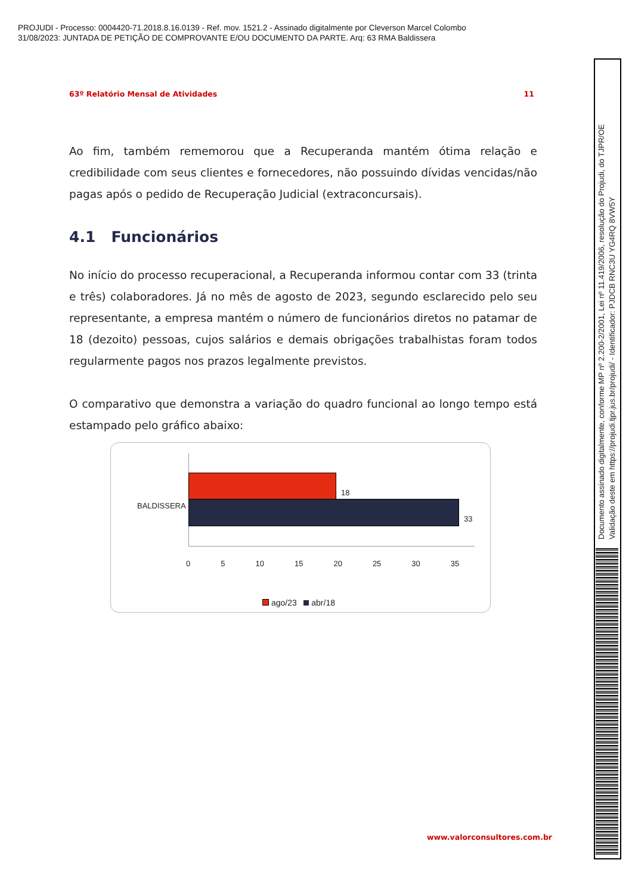PROJUDI - Processo: 0004420-71.2018.8.16.0139 - Ref. mov. 1521.2 - Assinado digitalmente por Cleverson Marcel Colombo
31/08/2023: JUNTADA DE PETIÇÃO DE COMPROVANTE E/OU DOCUMENTO DA PARTE. Arq: 63 RMA Baldissera
63º Relatório Mensal de Atividades 11
Ao fim, também rememorou que a Recuperanda mantém ótima relação e credibilidade com seus clientes e fornecedores, não possuindo dívidas vencidas/não pagas após o pedido de Recuperação Judicial (extraconcursais).
4.1 Funcionários
No início do processo recuperacional, a Recuperanda informou contar com 33 (trinta e três) colaboradores. Já no mês de agosto de 2023, segundo esclarecido pelo seu representante, a empresa mantém o número de funcionários diretos no patamar de 18 (dezoito) pessoas, cujos salários e demais obrigações trabalhistas foram todos regularmente pagos nos prazos legalmente previstos.
O comparativo que demonstra a variação do quadro funcional ao longo tempo está estampado pelo gráfico abaixo:
BALDISSERA
18
33
0 5 10 15 20 25 30 35
ago/23 abr/18
www.valorconsultores.com.br
Documento assinado digitalmente, conforme MP nº 2.200-2/2001, Lei nº 11.419/2006, resolução do Projudi, do TJPR/OE
Validação deste em https://projudi.tjpr.jus.br/projudi/ - Identificador: PJDCB RNC3U YG4RQ 8VW5Y